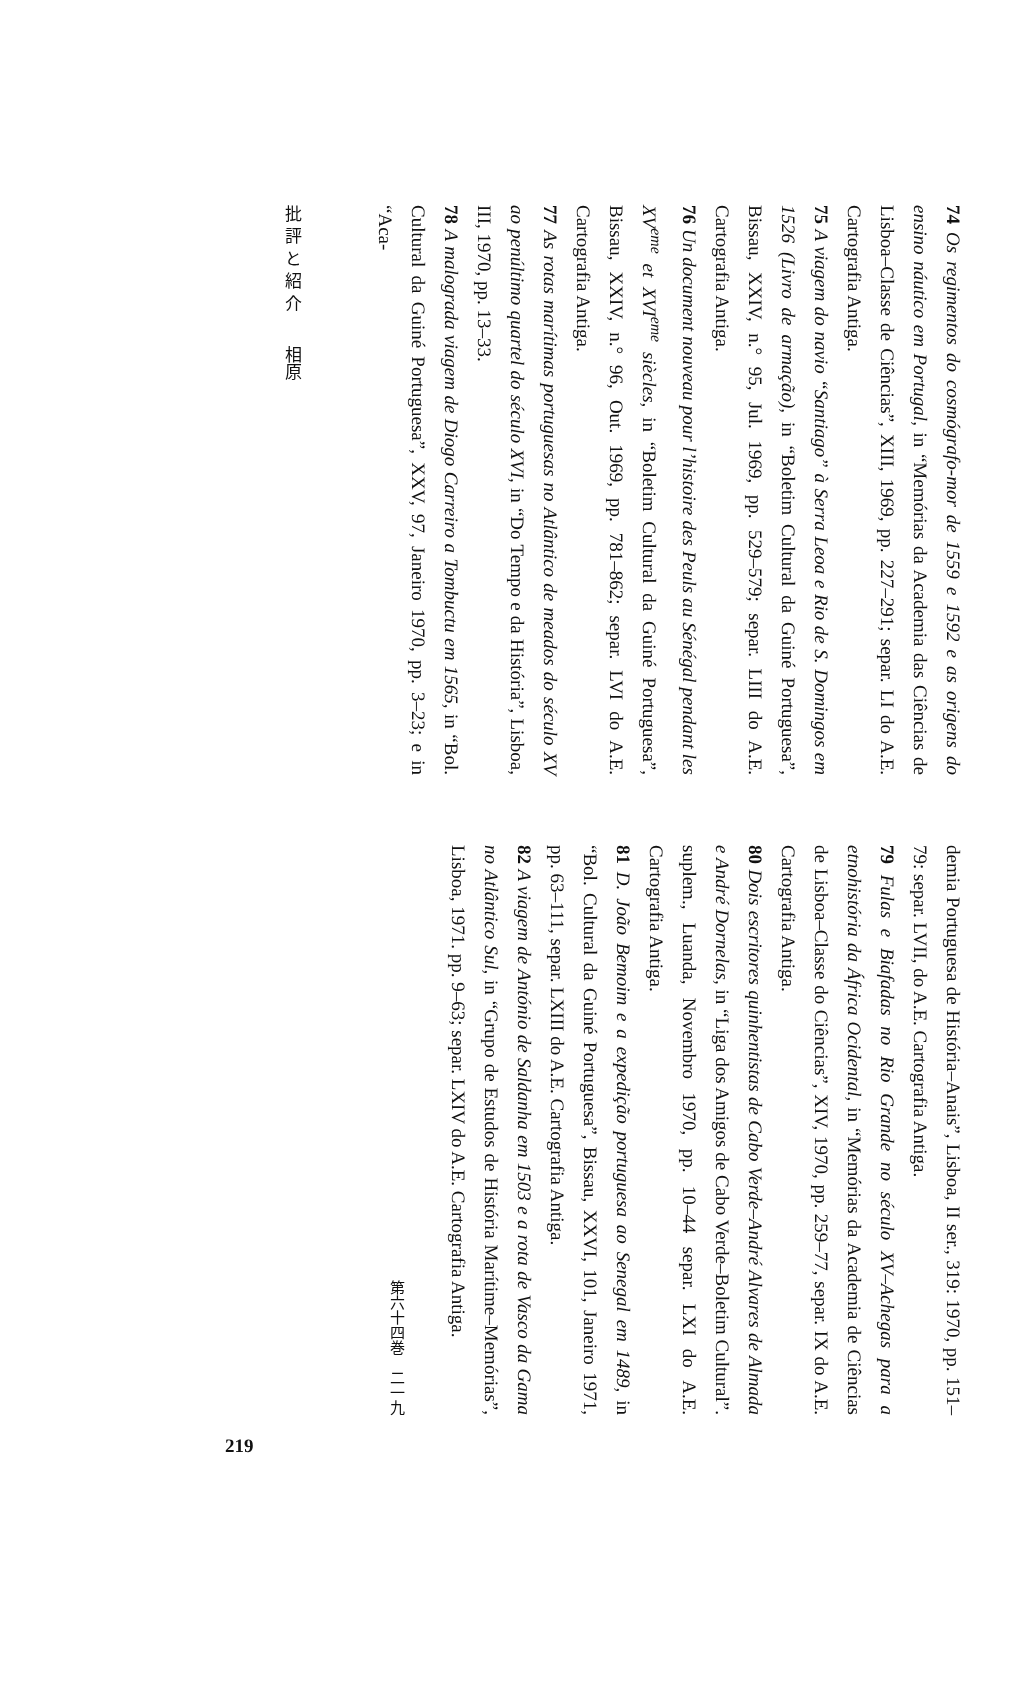74 Os regimentos do cosmógrafo-mor de 1559 e 1592 e as origens do ensino náutico em Portugal, in “Memórias da Academia das Ciências de Lisboa–Classe de Ciências”, XIII, 1969, pp. 227–291; separ. LI do A.E. Cartografia Antiga.
75 A viagem do navio “Santiago” à Serra Leoa e Rio de S. Domingos em 1526 (Livro de armação), in “Boletim Cultural da Guiné Portuguesa”, Bissau, XXIV, n.° 95, Jul. 1969, pp. 529–579; separ. LIII do A.E. Cartografia Antiga.
76 Un document nouveau pour l’histoire des Peuls au Sénégal pendant les XV<sup>eme</sup> et XVI<sup>eme</sup> siècles, in “Boletim Cultural da Guiné Portuguesa”, Bissau, XXIV, n.° 96, Out. 1969, pp. 781–862; separ. LVI do A.E. Cartografia Antiga.
77 As rotas marítimas portuguesas no Atlântico de meados do século XV ao penúltimo quartel do século XVI, in “Do Tempo e da História”, Lisboa, III, 1970, pp. 13–33.
78 A malograda viagem de Diogo Carreiro a Tombuctu em 1565, in “Bol. Cultural da Guiné Portuguesa”, XXV, 97, Janeiro 1970, pp. 3–23; e in “Aca-
批 評 と 紹 介　　相原
demia Portuguesa de História–Anais”, Lisboa, II ser., 319: 1970, pp. 151–79: separ. LVII, do A.E. Cartografia Antiga.
79 Fulas e Biafadas no Rio Grande no século XV–Achegas para a etnohistória da África Ocidental, in “Memórias da Academia de Ciências de Lisboa–Classe do Ciências”, XIV, 1970, pp. 259–77, separ. IX do A.E. Cartografia Antiga.
80 Dois escritores quinhentistas de Cabo Verde–André Alvares de Almada e André Dornelas, in “Liga dos Amigos de Cabo Verde–Boletim Cultural”. suplem., Luanda, Novembro 1970, pp. 10–44 separ. LXI do A.E. Cartografia Antiga.
81 D. João Bemoim e a expedição portuguesa ao Senegal em 1489, in “Bol. Cultural da Guiné Portuguesa”, Bissau, XXVI, 101, Janeiro 1971, pp. 63–111, separ. LXIII do A.E. Cartografia Antiga.
82 A viagem de António de Saldanha em 1503 e a rota de Vasco da Gama no Atlântico Sul, in “Grupo de Estudos de História Marítime–Memórias”, Lisboa, 1971. pp. 9–63; separ. LXIV do A.E. Cartografia Antiga.
第六十四巻　二一九
219